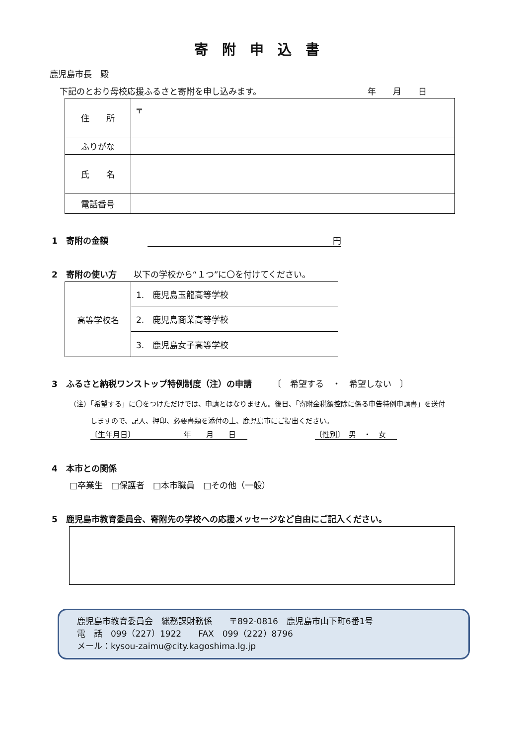寄附申込書
鹿児島市長　殿
下記のとおり母校応援ふるさと寄附を申し込みます。
年　　月　　日
| 住 所 | 〒 |
| ふりがな | |
| 氏 名 | |
| 電話番号 | |
1　寄附の金額 円
2　寄附の使い方　　以下の学校から“１つ”に〇を付けてください。
| 高等学校名 | 1. 鹿児島玉龍高等学校 |
| | 2. 鹿児島商業高等学校 |
| | 3. 鹿児島女子高等学校 |
3　ふるさと納税ワンストップ特例制度（注）の申請　　　〔　希望する　・　希望しない　〕
（注）「希望する」に〇をつけただけでは、申請とはなりません。後日、「寄附金税額控除に係る申告特例申請書」を送付
　　　しますので、記入、押印、必要書類を添付の上、鹿児島市にご提出ください。
〔生年月日〕　　　　　　　年　　月　　日 〔性別〕　男　・　女
4　本市との関係
□卒業生　□保護者　□本市職員　□その他（一般）
5　鹿児島市教育委員会、寄附先の学校への応援メッセージなど自由にご記入ください。
鹿児島市教育委員会　総務課財務係　　〒892-0816　鹿児島市山下町6番1号
電　話　099（227）1922　　FAX　099（222）8796
メール：kysou-zaimu@city.kagoshima.lg.jp